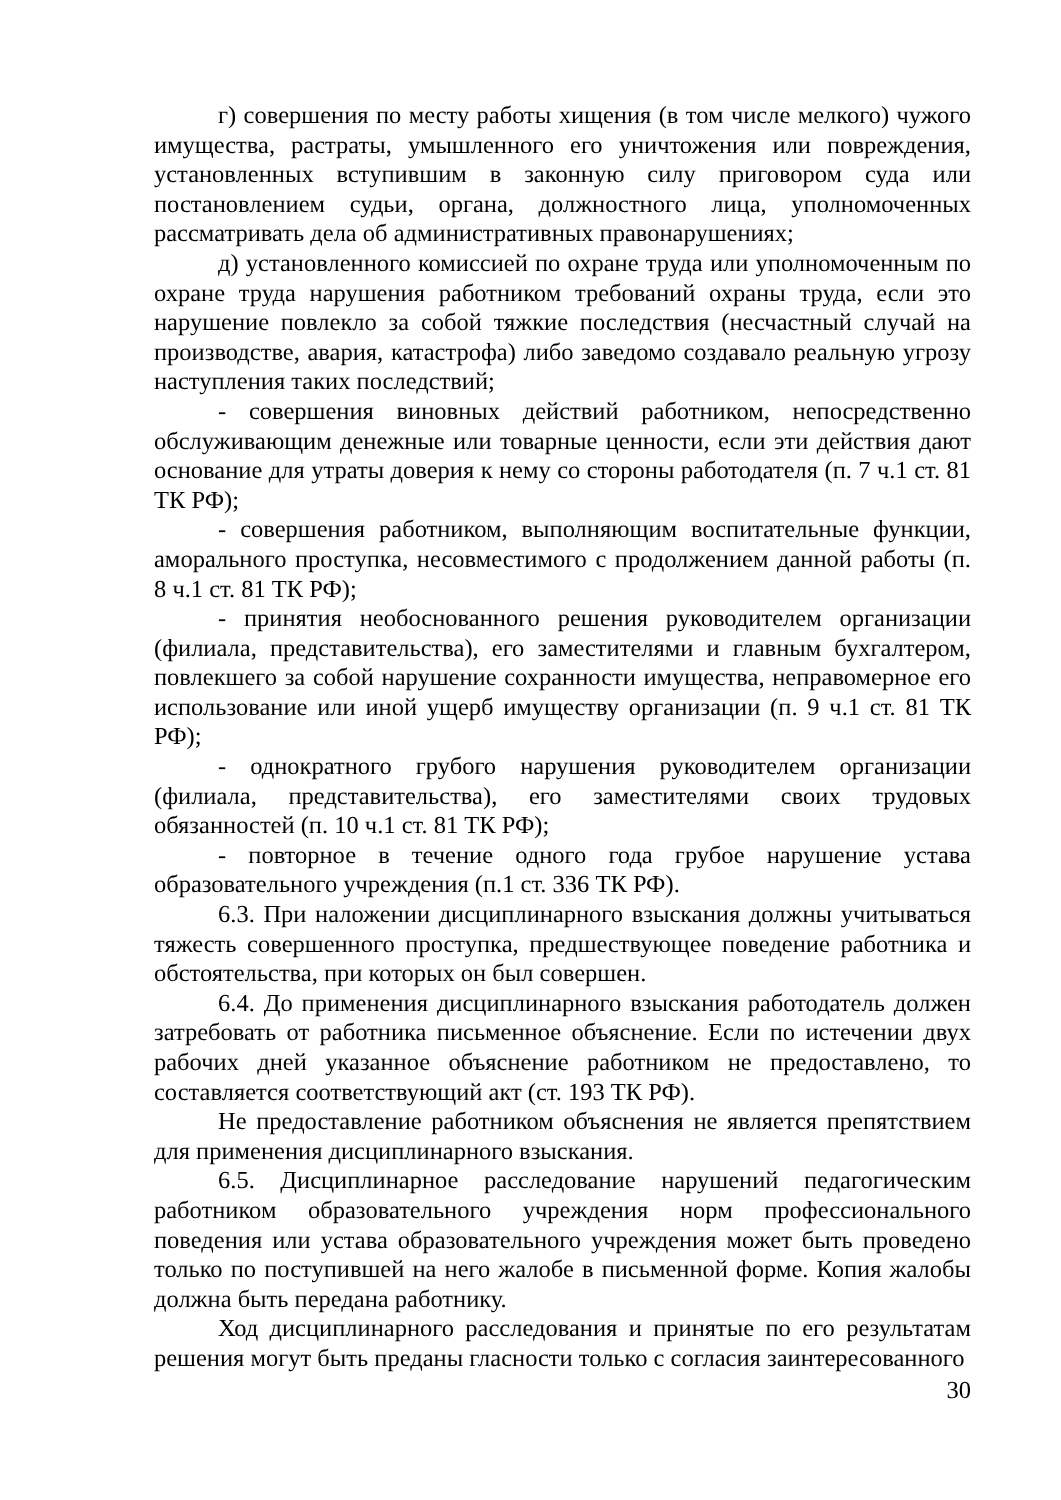г) совершения по месту работы хищения (в том числе мелкого) чужого имущества, растраты, умышленного его уничтожения или повреждения, установленных вступившим в законную силу приговором суда или постановлением судьи, органа, должностного лица, уполномоченных рассматривать дела об административных правонарушениях;
д) установленного комиссией по охране труда или уполномоченным по охране труда нарушения работником требований охраны труда, если это нарушение повлекло за собой тяжкие последствия (несчастный случай на производстве, авария, катастрофа) либо заведомо создавало реальную угрозу наступления таких последствий;
- совершения виновных действий работником, непосредственно обслуживающим денежные или товарные ценности, если эти действия дают основание для утраты доверия к нему со стороны работодателя (п. 7 ч.1 ст. 81 ТК РФ);
- совершения работником, выполняющим воспитательные функции, аморального проступка, несовместимого с продолжением данной работы (п. 8 ч.1 ст. 81 ТК РФ);
- принятия необоснованного решения руководителем организации (филиала, представительства), его заместителями и главным бухгалтером, повлекшего за собой нарушение сохранности имущества, неправомерное его использование или иной ущерб имуществу организации (п. 9 ч.1 ст. 81 ТК РФ);
- однократного грубого нарушения руководителем организации (филиала, представительства), его заместителями своих трудовых обязанностей (п. 10 ч.1 ст. 81 ТК РФ);
- повторное в течение одного года грубое нарушение устава образовательного учреждения (п.1 ст. 336 ТК РФ).
6.3. При наложении дисциплинарного взыскания должны учитываться тяжесть совершенного проступка, предшествующее поведение работника и обстоятельства, при которых он был совершен.
6.4. До применения дисциплинарного взыскания работодатель должен затребовать от работника письменное объяснение. Если по истечении двух рабочих дней указанное объяснение работником не предоставлено, то составляется соответствующий акт (ст. 193 ТК РФ).
Не предоставление работником объяснения не является препятствием для применения дисциплинарного взыскания.
6.5. Дисциплинарное расследование нарушений педагогическим работником образовательного учреждения норм профессионального поведения или устава образовательного учреждения может быть проведено только по поступившей на него жалобе в письменной форме. Копия жалобы должна быть передана работнику.
Ход дисциплинарного расследования и принятые по его результатам решения могут быть преданы гласности только с согласия заинтересованного
30